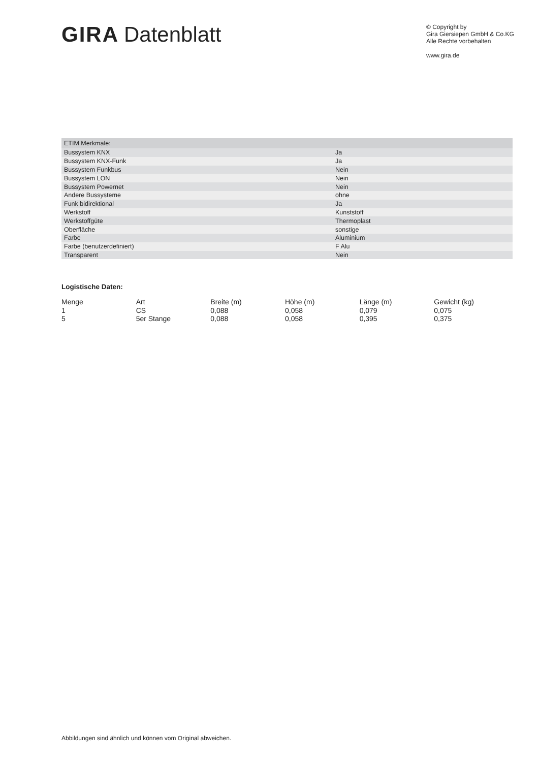GIRA Datenblatt
© Copyright by
Gira Giersiepen GmbH & Co.KG
Alle Rechte vorbehalten
www.gira.de
| ETIM Merkmale: | |
| --- | --- |
| Bussystem KNX | Ja |
| Bussystem KNX-Funk | Ja |
| Bussystem Funkbus | Nein |
| Bussystem LON | Nein |
| Bussystem Powernet | Nein |
| Andere Bussysteme | ohne |
| Funk bidirektional | Ja |
| Werkstoff | Kunststoff |
| Werkstoffgüte | Thermoplast |
| Oberfläche | sonstige |
| Farbe | Aluminium |
| Farbe (benutzerdefiniert) | F Alu |
| Transparent | Nein |
Logistische Daten:
| Menge | Art | Breite (m) | Höhe (m) | Länge (m) | Gewicht (kg) |
| --- | --- | --- | --- | --- | --- |
| 1 | CS | 0,088 | 0,058 | 0,079 | 0,075 |
| 5 | 5er Stange | 0,088 | 0,058 | 0,395 | 0,375 |
Abbildungen sind ähnlich und können vom Original abweichen.